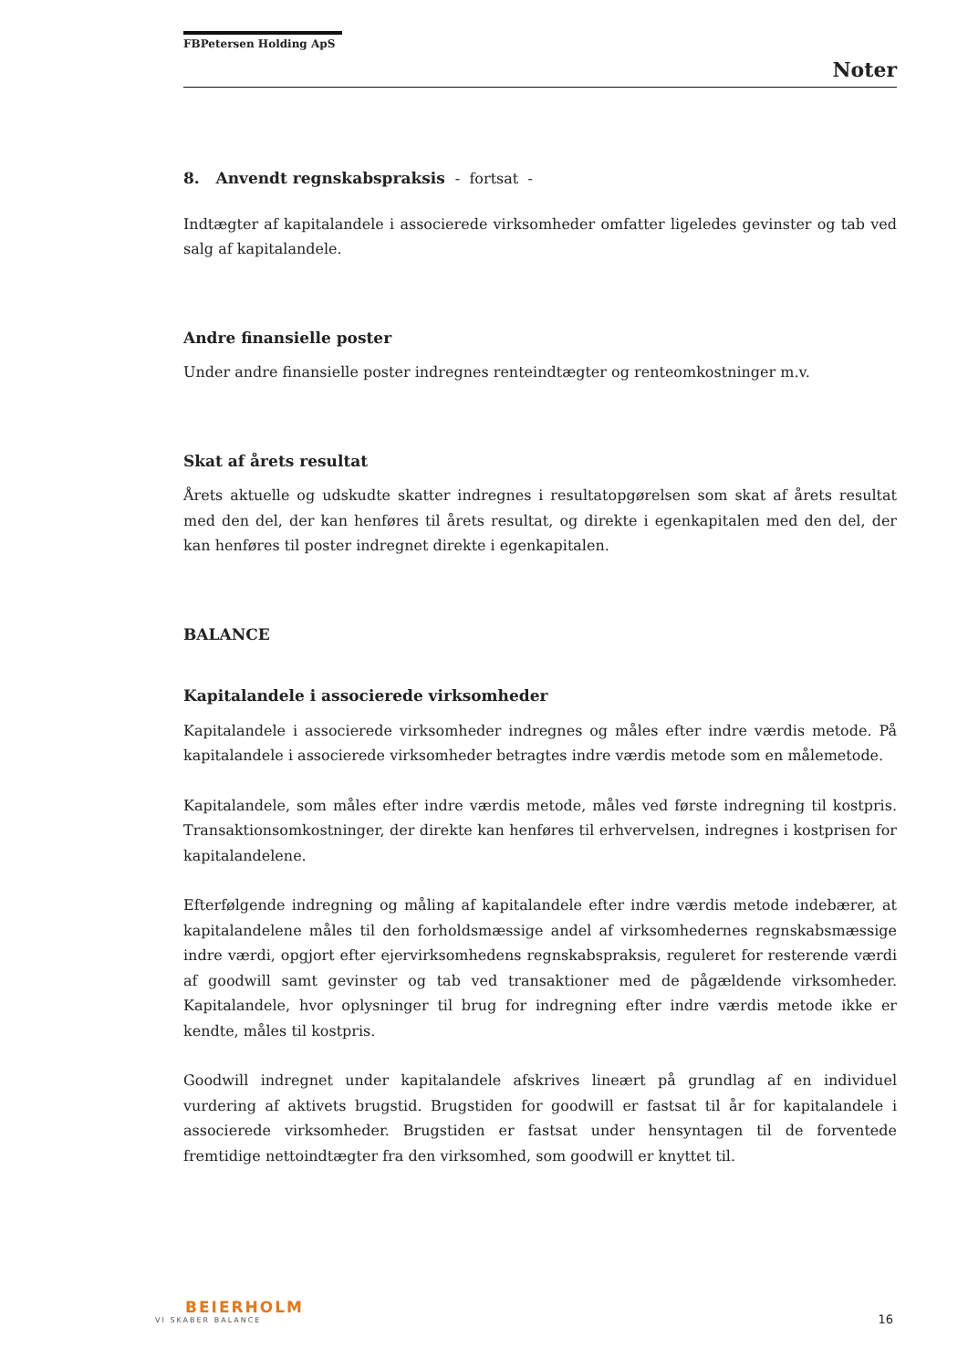FBPetersen Holding ApS
Noter
8. Anvendt regnskabspraksis - fortsat -
Indtægter af kapitalandele i associerede virksomheder omfatter ligeledes gevinster og tab ved salg af kapitalandele.
Andre finansielle poster
Under andre finansielle poster indregnes renteindtægter og renteomkostninger m.v.
Skat af årets resultat
Årets aktuelle og udskudte skatter indregnes i resultatopgørelsen som skat af årets resultat med den del, der kan henføres til årets resultat, og direkte i egenkapitalen med den del, der kan henføres til poster indregnet direkte i egenkapitalen.
BALANCE
Kapitalandele i associerede virksomheder
Kapitalandele i associerede virksomheder indregnes og måles efter indre værdis metode. På kapitalandele i associerede virksomheder betragtes indre værdis metode som en målemetode.
Kapitalandele, som måles efter indre værdis metode, måles ved første indregning til kostpris. Transaktionsomkostninger, der direkte kan henføres til erhvervelsen, indregnes i kostprisen for kapitalandelene.
Efterfølgende indregning og måling af kapitalandele efter indre værdis metode indebærer, at kapitalandelene måles til den forholdsmæssige andel af virksomhedernes regnskabsmæssige indre værdi, opgjort efter ejervirksomhedens regnskabspraksis, reguleret for resterende værdi af goodwill samt gevinster og tab ved transaktioner med de pågældende virksomheder. Kapitalandele, hvor oplysninger til brug for indregning efter indre værdis metode ikke er kendte, måles til kostpris.
Goodwill indregnet under kapitalandele afskrives lineært på grundlag af en individuel vurdering af aktivets brugstid. Brugstiden for goodwill er fastsat til år for kapitalandele i associerede virksomheder. Brugstiden er fastsat under hensyntagen til de forventede fremtidige nettoindtægter fra den virksomhed, som goodwill er knyttet til.
BEIERHOLM
VI SKABER BALANCE
16